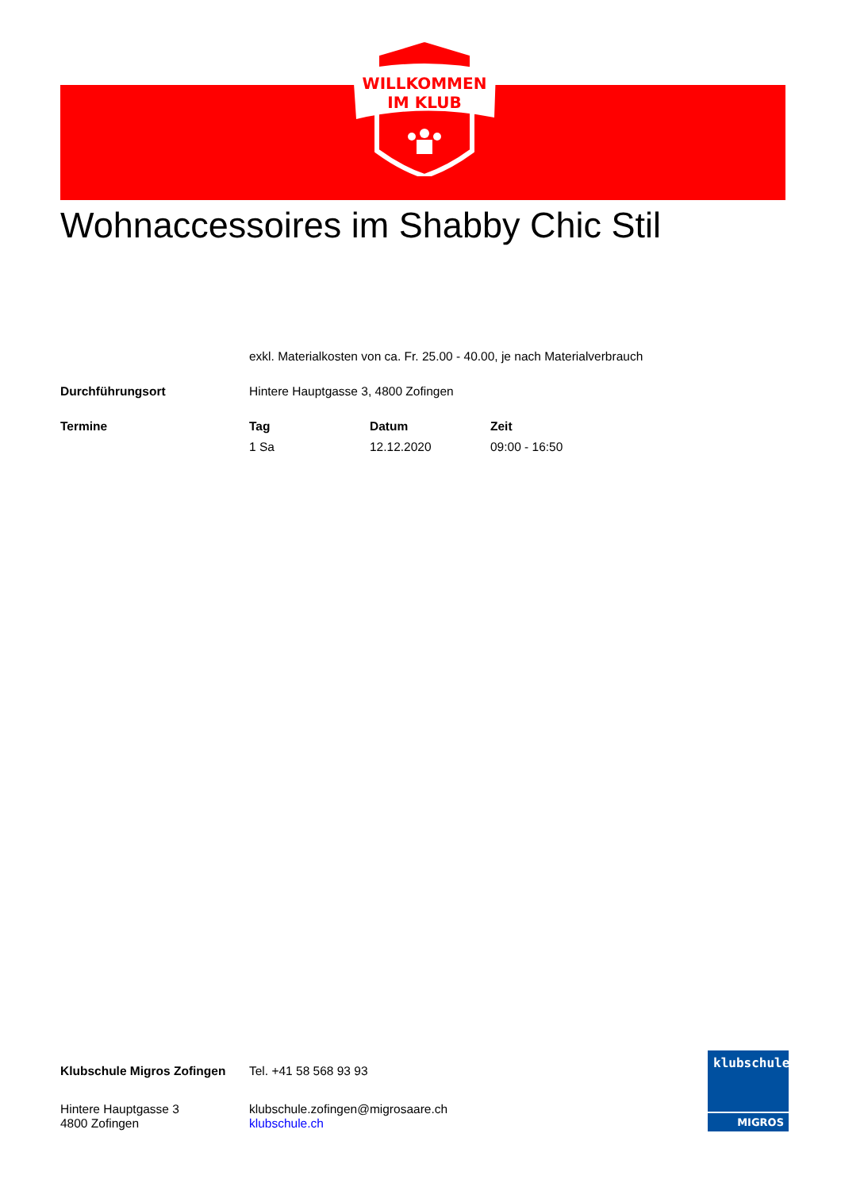WILLKOMMEN
IM KLUB
Wohnaccessoires im Shabby Chic Stil
| | exkl. Materialkosten von ca. Fr. 25.00 - 40.00, je nach Materialverbrauch | | |
| Durchführungsort | Hintere Hauptgasse 3, 4800 Zofingen | | |
| Termine | Tag | Datum | Zeit |
| | 1 Sa | 12.12.2020 | 09:00 - 16:50 |
| Klubschule Migros Zofingen | Tel. +41 58 568 93 93 |
| Hintere Hauptgasse 3 4800 Zofingen | klubschule.zofingen@migrosaare.ch klubschule.ch |
klubschule
MIGROS